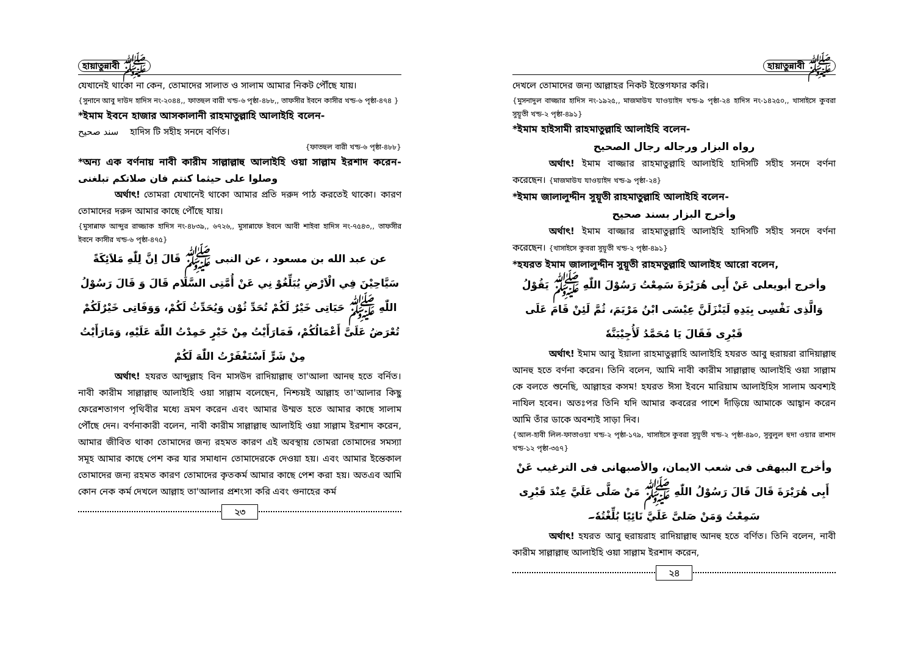হায়াতুন্নাবী ﷺ
যেখানেই থাকো না কেন, তোমাদের সালাত ও সালাম আমার নিকট পৌঁছে যায়।
{সুনানে আবু দাউদ হাদিস নং-২০৪৪,, ফাতহুল বারী খন্ড-৬ পৃষ্ঠা-৪৮৮,, তাফসীর ইবনে কাসীর খন্ড-৬ পৃষ্ঠা-৪৭৪ }
*ইমাম ইবনে হাজার আসকালানী রাহমাতুল্লাহি আলাইহি বলেন-
سند صحيح হাদিস টি সহীহ সনদে বর্ণিত।
{ফাতহুল বারী খন্ড-৬ পৃষ্ঠা-৪৮৮}
*অন্য এক বর্ণনায় নাবী কারীম সাল্লাল্লাহু আলাইহি ওয়া সাল্লাম ইরশাদ করেন- وصلوا على حيثما كنتم فان صلاتكم تبلغنى
অর্থাৎ! তোমরা যেখানেই থাকো আমার প্রতি দরুদ পাঠ করতেই থাকো। কারণ তোমাদের দরুদ আমার কাছে পৌঁছে যায়।
{মুসান্নাফ আব্দুর রাজ্জাক হাদিস নং-৪৮৩৯,, ৬৭২৬,, মুসান্নাফে ইবনে আবী শাইবা হাদিস নং-৭৫৪৩,, তাফসীর ইবনে কাসীর খন্ড-৬ পৃষ্ঠা-৪৭৫}
عن عبد الله بن مسعود ، عن النبى ﷺ قَالَ اِنَّ لِلّٰهِ مَلاَئِكَةً سَيَّاحِيْنَ فِي الْاَرْضِ يُبَلِّغُوْ نِي عَنْ أُمَّتِى السَّلَام قَالَ وَ قَالَ رَسُوْلُ اللّٰهِ ﷺ حَيَاتِى خَيْرٌ لَكُمْ تُحَدِّ ثُوْن وَيُحَدِّثُ لَكُمْ، وَوَفَاتِى خَيْرٌلَكُمْ تُعْرَضُ عَلَىَّ أَعْمَالُكُمْ، فَمَارَأَيْتُ مِنْ خَيْرٍ حَمِدْتُ اللّٰهَ عَلَيْهِ، وَمَارَأَيْتُ مِنْ شَرٍّ اَسْتَغْفَرْتُ اللّٰهَ لَكُمْ
অর্থাৎ! হযরত আব্দুল্লাহ বিন মাসউদ রাদিয়াল্লাহু তা'আলা আনহু হতে বর্নিত। নাবী কারীম সাল্লাল্লাহু আলাইহি ওয়া সাল্লাম বলেছেন, নিশ্চয়ই আল্লাহ তা'আলার কিছু ফেরেশতাগণ পৃথিবীর মধ্যে ভ্রমণ করেন এবং আমার উম্মত হতে আমার কাছে সালাম পৌঁছে দেন। বর্ণনাকারী বলেন, নাবী কারীম সাল্লাল্লাহু আলাইহি ওয়া সাল্লাম ইরশাদ করেন, আমার জীবিত থাকা তোমাদের জন্য রহমত কারণ এই অবস্থায় তোমরা তোমাদের সমস্যা সমূহ আমার কাছে পেশ কর যার সমাধান তোমাদেরকে দেওয়া হয়। এবং আমার ইন্তেকাল তোমাদের জন্য রহমত কারণ তোমাদের কৃতকর্ম আমার কাছে পেশ করা হয়। অতএব আমি কোন নেক কর্ম দেখলে আল্লাহ তা'আলার প্রশংসা করি এবং গুনাহের কর্ম
২৩
হায়াতুন্নাবী ﷺ
দেখলে তোমাদের জন্য আল্লাহর নিকট ইস্তেগফার করি।
{মুসনাদুল বাজ্জার হাদিস নং-১৯২৫,, মাজমাউয যাওয়াইদ খন্ড-৯ পৃষ্ঠা-২৪ হাদিস নং-১৪২৫০,, খাসাইসে কুবরা সুয়ূতী খন্ড-২ পৃষ্ঠা-৪৯১}
*ইমাম হাইসামী রাহমাতুল্লাহি আলাইহি বলেন-
رواه البزار ورجاله رجال الصحيح
অর্থাৎ! ইমাম বাজ্জার রাহমাতুল্লাহি আলাইহি হাদিসটি সহীহ সনদে বর্ণনা করেছেন। {মাজমাউয যাওয়াইদ খন্ড-৯ পৃষ্ঠা-২৪}
*ইমাম জালালুদ্দীন সুয়ূতী রাহমাতুল্লাহি আলাইহি বলেন-
وأخرج البزار بسند صحيح
অর্থাৎ! ইমাম বাজ্জার রাহমাতুল্লাহি আলাইহি হাদিসটি সহীহ সনদে বর্ণনা করেছেন। {খাসাইসে কুবরা সুয়ূতী খন্ড-২ পৃষ্ঠা-৪৯১}
*হযরত ইমাম জালালুদ্দীন সুয়ূতী রাহমতুল্লাহি আলাইহ আরো বলেন,
وأخرج أبويعلى عَنْ أَبِى هُرَيْرَةَ سَمِعْتُ رَسُوْلَ اللّٰهِ ﷺ يَقُوْلُ وَالَّذِى نَفْسِى بِيَدِهِ لَيَنْزَلَنَّ عِيْسَى ابْنُ مَرْيَمَ، ثُمَّ لَئِنْ قَامَ عَلَى قَبْرِى فَقَالَ يَا مُحَمَّدُ لَأُجِيْبَنَّهٗ
অর্থাৎ! ইমাম আবু ইয়ালা রাহমাতুল্লাহি আলাইহি হযরত আবু হুরায়রা রাদিয়াল্লাহু আনহু হতে বর্ণনা করেন। তিনি বলেন, আমি নাবী কারীম সাল্লাল্লাহু আলাইহি ওয়া সাল্লাম কে বলতে শুনেছি, আল্লাহর কসম! হযরত ঈসা ইবনে মারিয়াম আলাইহিস সালাম অবশ্যই নাযিল হবেন। অতঃপর তিনি যদি আমার কবরের পাশে দাঁড়িয়ে আমাকে আহ্বান করেন আমি তাঁর ডাকে অবশ্যই সাড়া দিব।
{আল-হাবী লিল-ফাতাওয়া খন্ড-২ পৃষ্ঠা-১৭৯, খাসাইসে কুবরা সুয়ূতী খন্ড-২ পৃষ্ঠা-৪৯০, সুবুলুল হুদা ওয়ার রাশাদ খন্ড-১২ পৃষ্ঠা-৩৫৭}
وأخرج البيهقى فى شعب الايمان، والأصبهانى فى الترغيب عَنْ أَبِى هُرَيْرَةَ قَالَ قَالَ رَسُوْلُ اللّٰهِ ﷺ مَنْ صَلَّى عَلَيَّ عِنْدَ قَبْرِى سَمِعْتُ وَمَنْ صَلىَّ عَلَيَّ نَائِيًا بُلِّغْتُهٗ۔
অর্থাৎ! হযরত আবু হুরায়রাহ রাদিয়াল্লাহু আনহু হতে বর্ণিত। তিনি বলেন, নাবী কারীম সাল্লাল্লাহু আলাইহি ওয়া সাল্লাম ইরশাদ করেন,
২৪